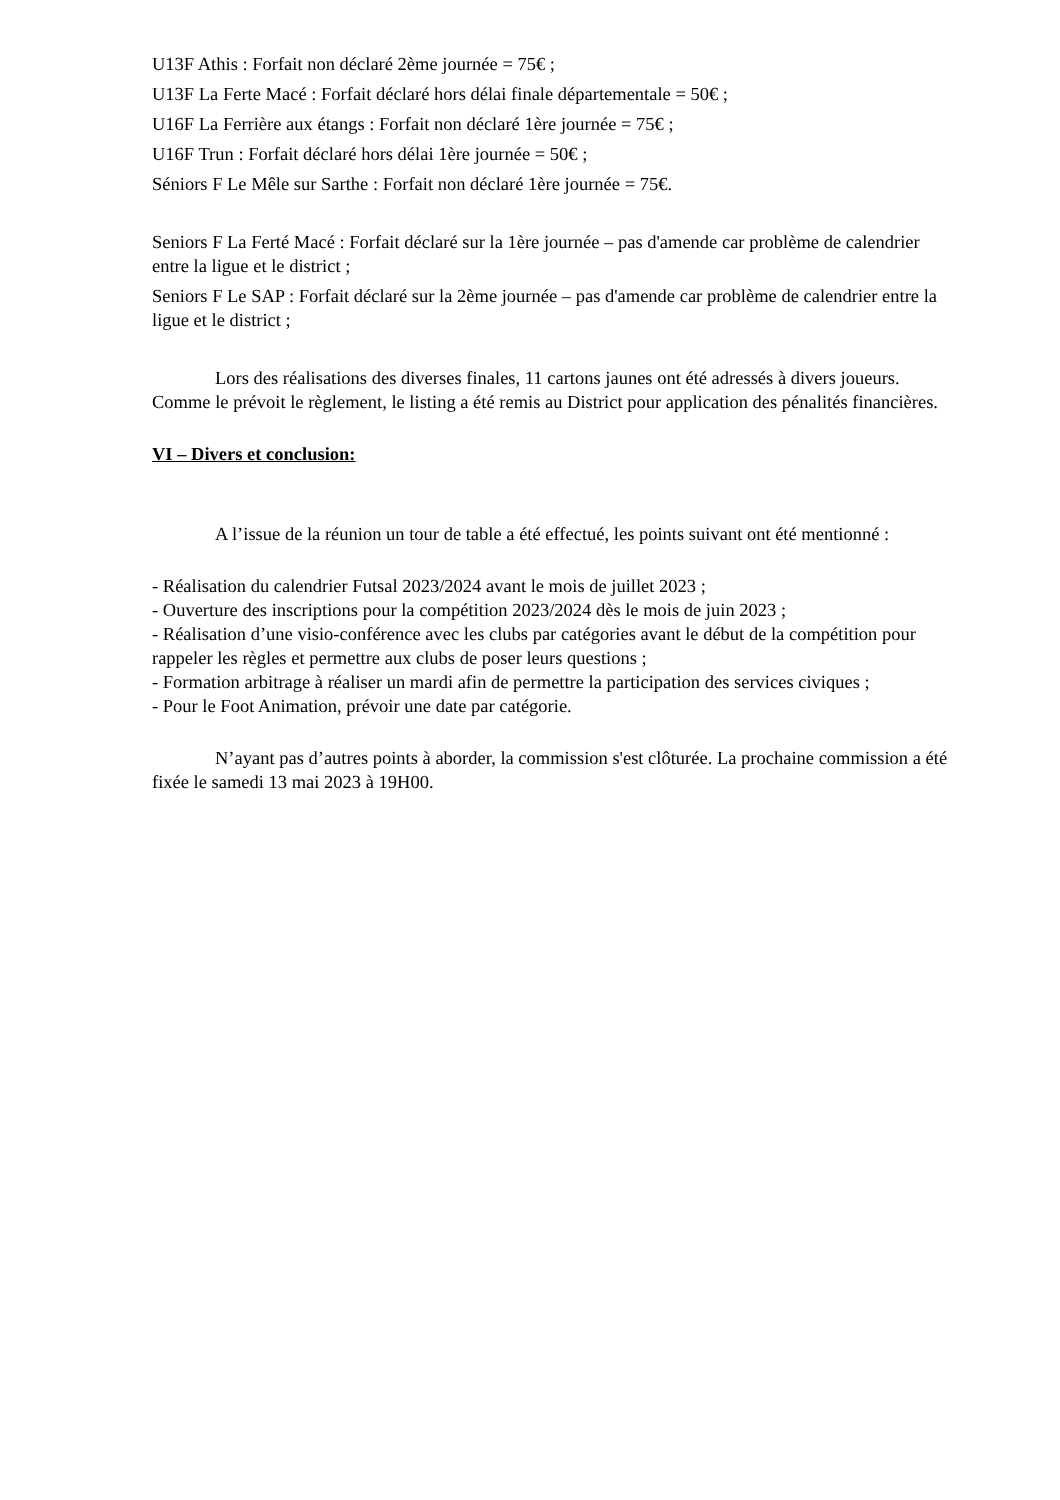U13F Athis : Forfait non déclaré 2ème journée = 75€ ;
U13F La Ferte Macé : Forfait déclaré hors délai finale départementale = 50€ ;
U16F La Ferrière aux étangs : Forfait non déclaré 1ère journée = 75€ ;
U16F Trun : Forfait déclaré hors délai 1ère journée = 50€ ;
Séniors F Le Mêle sur Sarthe : Forfait non déclaré 1ère journée = 75€.
Seniors F La Ferté Macé : Forfait déclaré sur la 1ère journée – pas d'amende car problème de calendrier entre la ligue et le district ;
Seniors F Le SAP : Forfait déclaré sur la 2ème journée – pas d'amende car problème de calendrier entre la ligue et le district ;
Lors des réalisations des diverses finales, 11 cartons jaunes ont été adressés à divers joueurs. Comme le prévoit le règlement, le listing a été remis au District pour application des pénalités financières.
VI – Divers et conclusion:
A l’issue de la réunion un tour de table a été effectué, les points suivant ont été mentionné :
- Réalisation du calendrier Futsal 2023/2024 avant le mois de juillet 2023 ;
- Ouverture des inscriptions pour la compétition 2023/2024 dès le mois de juin 2023 ;
- Réalisation d’une visio-conférence avec les clubs par catégories avant le début de la compétition pour rappeler les règles et permettre aux clubs de poser leurs questions ;
- Formation arbitrage à réaliser un mardi afin de permettre la participation des services civiques ;
- Pour le Foot Animation, prévoir une date par catégorie.
N’ayant pas d’autres points à aborder, la commission s'est clôturée. La prochaine commission a été fixée le samedi 13 mai 2023 à 19H00.